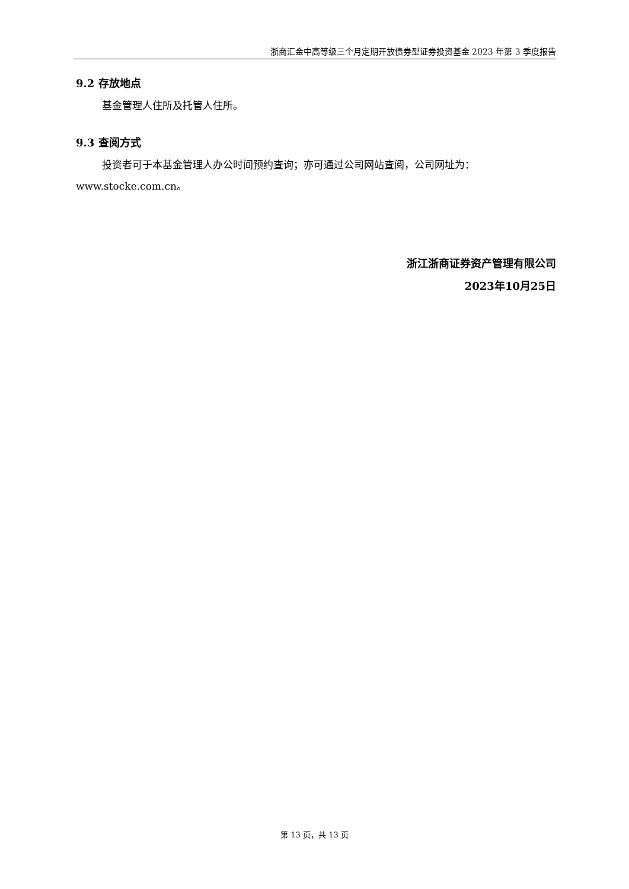浙商汇金中高等级三个月定期开放债券型证券投资基金 2023 年第 3 季度报告
9.2 存放地点
基金管理人住所及托管人住所。
9.3 查阅方式
投资者可于本基金管理人办公时间预约查询；亦可通过公司网站查阅，公司网址为：www.stocke.com.cn。
浙江浙商证券资产管理有限公司
2023年10月25日
第 13 页，共 13 页